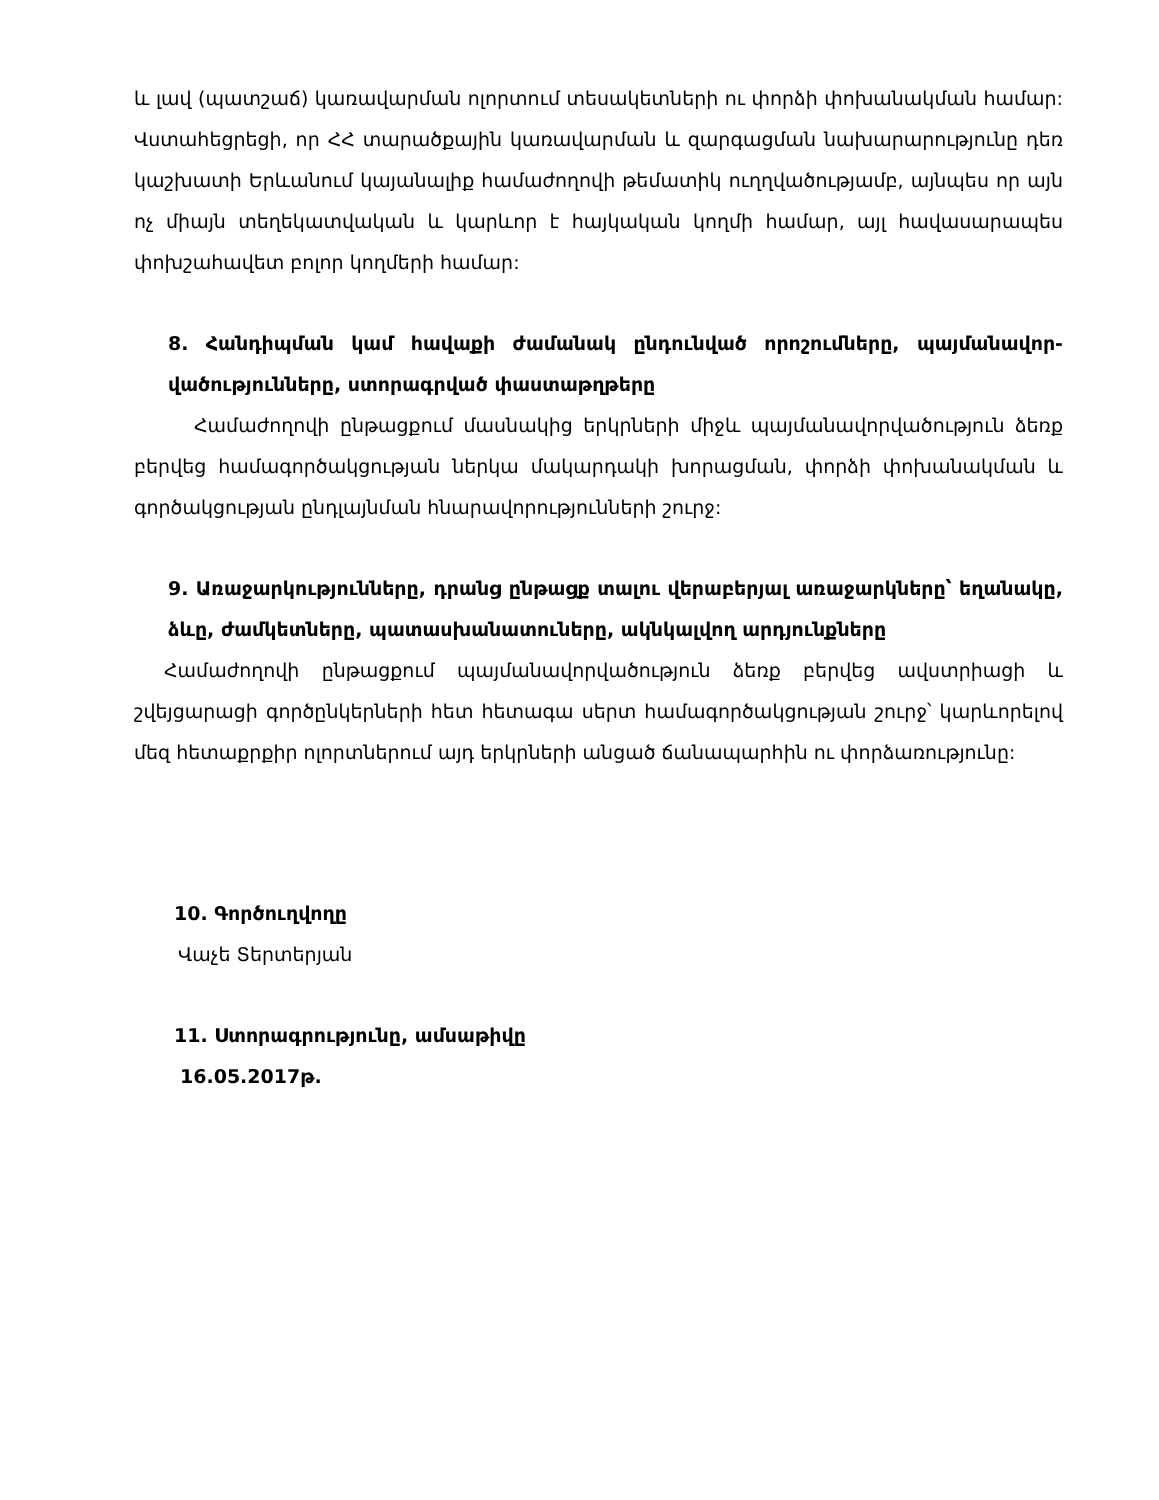և լավ (պատշաճ) կառավարման ոլորտում տեսակետների ու փորձի փոխանակման համար: Վստահեցրեցի, որ ՀՀ տարածքային կառավարման և զարգացման նախարարությունը դեռ կաշխատի Երևանում կայանալիք համաժողովի թեմատիկ ուղղվածությամբ, այնպես որ այն ոչ միայն տեղեկատվական և կարևոր է հայկական կողմի համար, այլ հավասարապես փոխշահավետ բոլոր կողմերի համար:
8. Հանդիպման կամ հավաքի ժամանակ ընդունված որոշումները, պայմանավոր-վածությունները, ստորագրված փաստաթղթերը
Համաժողովի ընթացքում մասնակից երկրների միջև պայմանավորվածություն ձեռք բերվեց համագործակցության ներկա մակարդակի խորացման, փորձի փոխանակման և գործակցության ընդլայնման հնարավորությունների շուրջ:
9. Առաջարկությունները, դրանց ընթացք տալու վերաբերյալ առաջարկները՝ եղանակը, ձևը, ժամկետները, պատասխանատուները, ակնկալվող արդյունքները
Համաժողովի ընթացքում պայմանավորվածություն ձեռք բերվեց ավստրիացի և շվեյցարացի գործընկերների հետ հետագա սերտ համագործակցության շուրջ՝ կարևորելով մեզ հետաքրքիր ոլորտներում այդ երկրների անցած ճանապարհին ու փորձառությունը:
10. Գործուղվողը
Վաչե Տերտերյան
11. Ստորագրությունը, ամսաթիվը
16.05.2017թ.